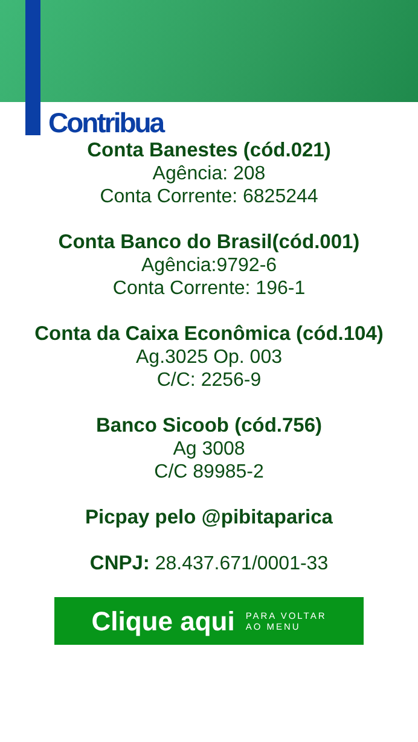Contribua
Conta Banestes (cód.021)
Agência: 208
Conta Corrente: 6825244
Conta Banco do Brasil(cód.001)
Agência:9792-6
Conta Corrente: 196-1
Conta da Caixa Econômica (cód.104)
Ag.3025 Op. 003
C/C: 2256-9
Banco Sicoob (cód.756)
Ag 3008
C/C 89985-2
Picpay pelo @pibitaparica
CNPJ: 28.437.671/0001-33
Clique aqui PARA VOLTAR
AO MENU